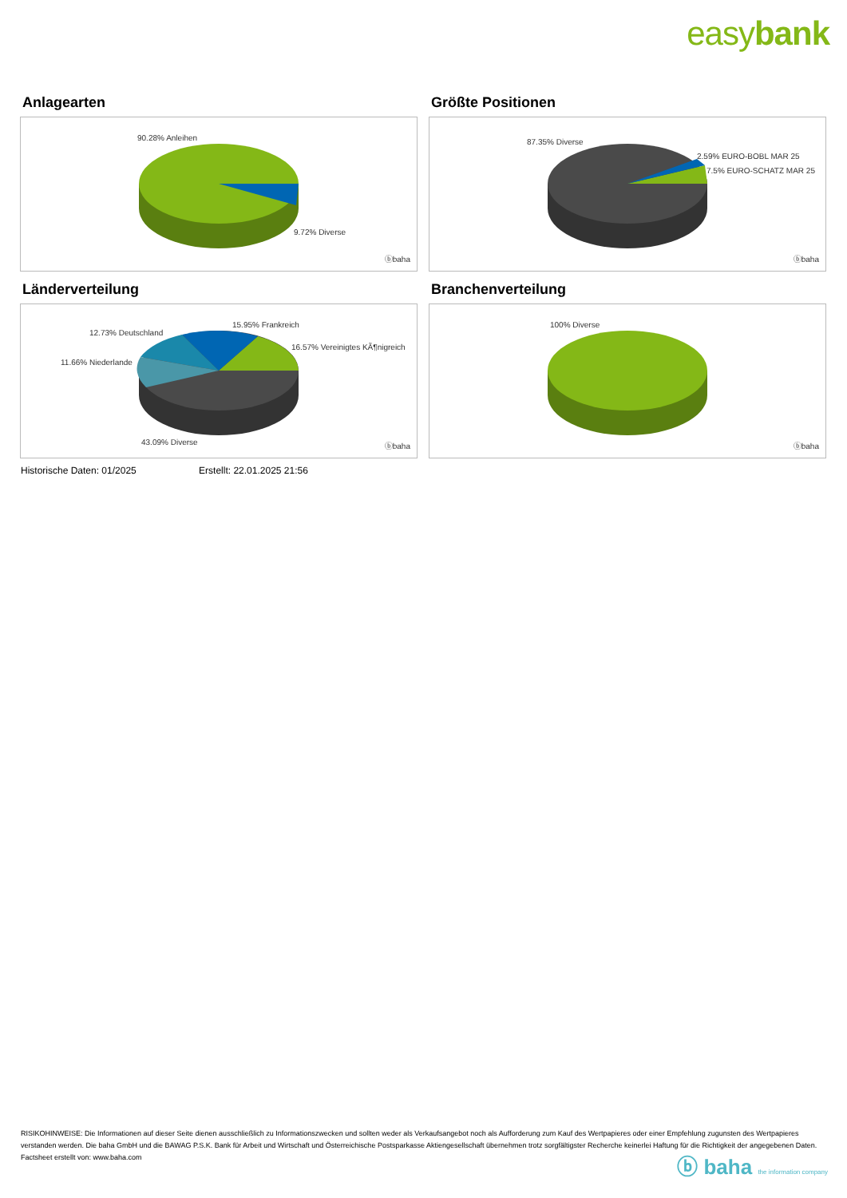easybank
Anlagearten
90.28% Anleihen
9.72% Diverse
ⓑbaha
Größte Positionen
87.35% Diverse
2.59% EURO-BOBL MAR 25
7.5% EURO-SCHATZ MAR 25
ⓑbaha
Länderverteilung
15.95% Frankreich
12.73% Deutschland
16.57% Vereinigtes KÃ¶nigreich
11.66% Niederlande
43.09% Diverse ⓑbaha
Branchenverteilung
100% Diverse
ⓑbaha
Historische Daten: 01/2025 Erstellt: 22.01.2025 21:56
RISIKOHINWEISE: Die Informationen auf dieser Seite dienen ausschließlich zu Informationszwecken und sollten weder als Verkaufsangebot noch als Aufforderung zum Kauf des Wertpapieres oder einer Empfehlung zugunsten des Wertpapieres verstanden werden. Die baha GmbH und die BAWAG P.S.K. Bank für Arbeit und Wirtschaft und Österreichische Postsparkasse Aktiengesellschaft übernehmen trotz sorgfältigster Recherche keinerlei Haftung für die Richtigkeit der angegebenen Daten.
Factsheet erstellt von: www.baha.com
ⓑ baha the information company